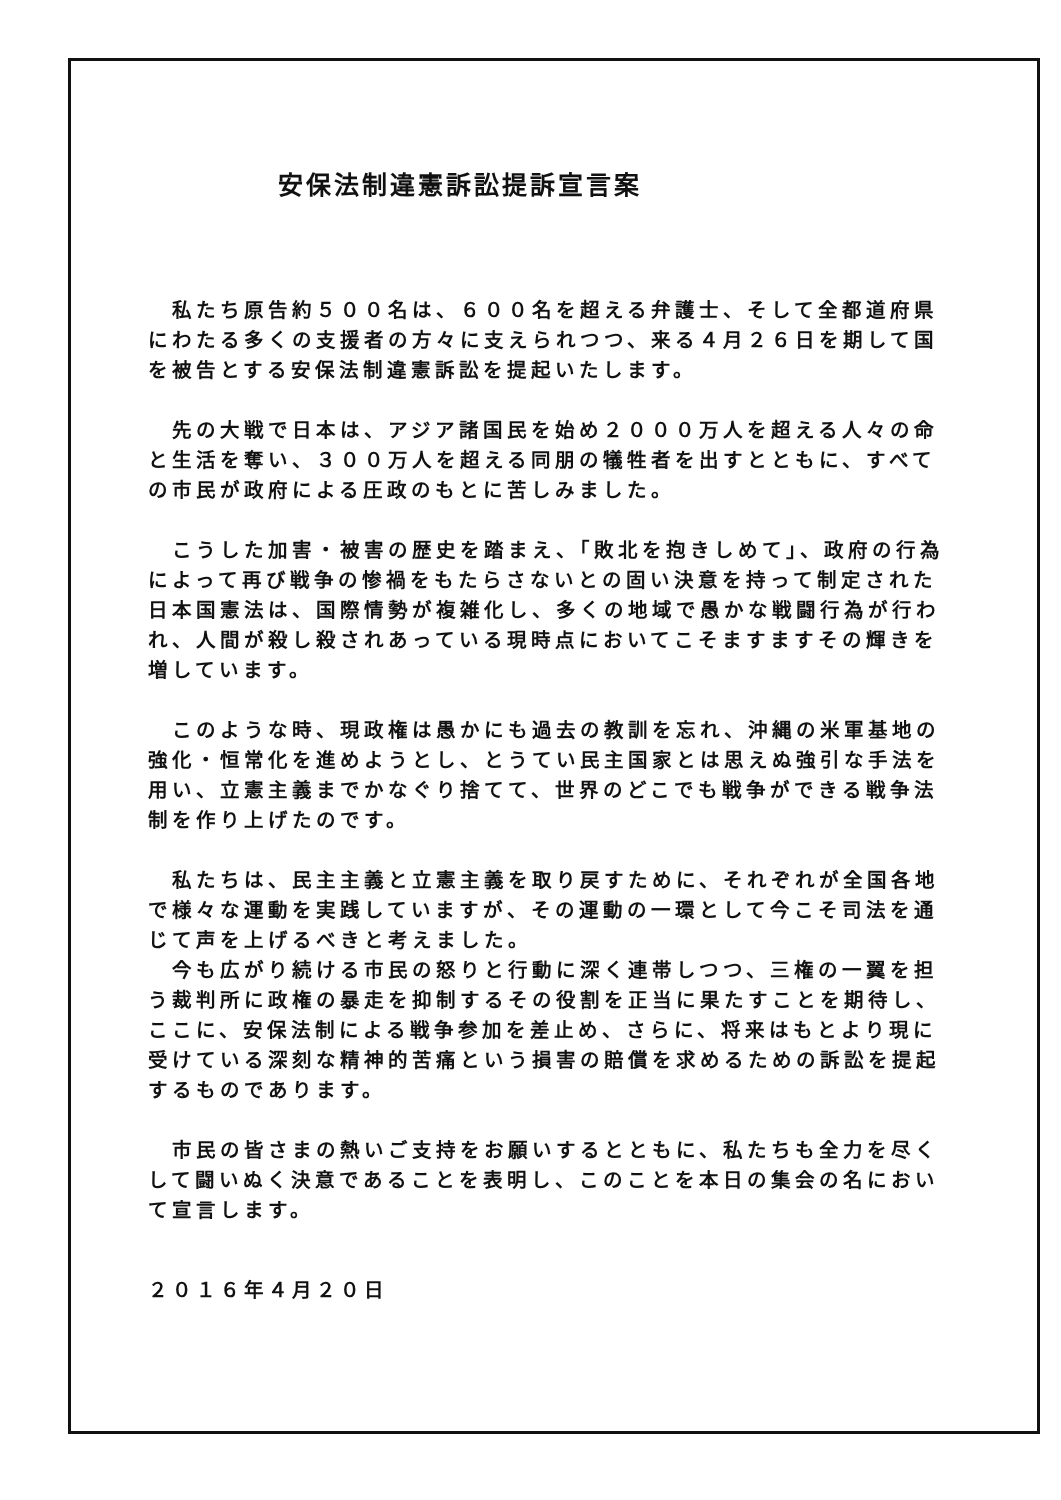安保法制違憲訴訟提訴宣言案
　私たち原告約５００名は、６００名を超える弁護士、そして全都道府県にわたる多くの支援者の方々に支えられつつ、来る４月２６日を期して国を被告とする安保法制違憲訴訟を提起いたします。
　先の大戦で日本は、アジア諸国民を始め２０００万人を超える人々の命と生活を奪い、３００万人を超える同朋の犠牲者を出すとともに、すべての市民が政府による圧政のもとに苦しみました。
　こうした加害・被害の歴史を踏まえ、「敗北を抱きしめて」、政府の行為によって再び戦争の惨禍をもたらさないとの固い決意を持って制定された日本国憲法は、国際情勢が複雑化し、多くの地域で愚かな戦闘行為が行われ、人間が殺し殺されあっている現時点においてこそますますその輝きを増しています。
　このような時、現政権は愚かにも過去の教訓を忘れ、沖縄の米軍基地の強化・恒常化を進めようとし、とうてい民主国家とは思えぬ強引な手法を用い、立憲主義までかなぐり捨てて、世界のどこでも戦争ができる戦争法制を作り上げたのです。
　私たちは、民主主義と立憲主義を取り戻すために、それぞれが全国各地で様々な運動を実践していますが、その運動の一環として今こそ司法を通じて声を上げるべきと考えました。
　今も広がり続ける市民の怒りと行動に深く連帯しつつ、三権の一翼を担う裁判所に政権の暴走を抑制するその役割を正当に果たすことを期待し、ここに、安保法制による戦争参加を差止め、さらに、将来はもとより現に受けている深刻な精神的苦痛という損害の賠償を求めるための訴訟を提起するものであります。
　市民の皆さまの熱いご支持をお願いするとともに、私たちも全力を尽くして闘いぬく決意であることを表明し、このことを本日の集会の名において宣言します。
２０１６年４月２０日